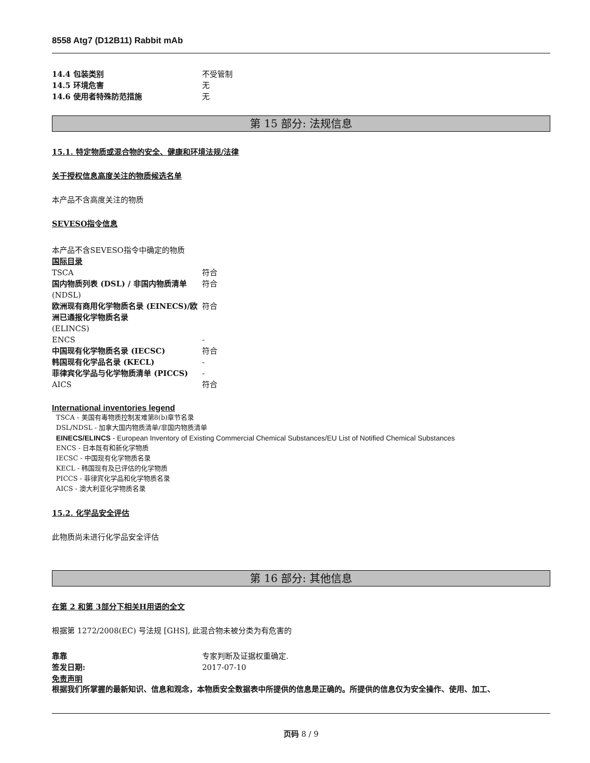8558 Atg7 (D12B11) Rabbit mAb
14.4 包装类别 不受管制
14.5 环境危害 无
14.6 使用者特殊防范措施 无
第 15 部分: 法规信息
15.1. 特定物质或混合物的安全、健康和环境法规/法律
关于授权信息高度关注的物质候选名单
本产品不含高度关注的物质
SEVESO指令信息
本产品不含SEVESO指令中确定的物质
国际目录
TSCA 符合
国内物质列表 (DSL) / 非国内物质清单
(NDSL)
符合
欧洲现有商用化学物质名录 (EINECS)/欧洲已通报化学物质名录
(ELINCS)
符合
ENCS -
中国现有化学物质名录 (IECSC) 符合
韩国现有化学品名录 (KECL) -
菲律宾化学品与化学物质清单 (PICCS) -
AICS 符合
International inventories legend
TSCA - 美国有毒物质控制发难第8(b)章节名录
DSL/NDSL - 加拿大国内物质清单/非国内物质清单
EINECS/ELINCS - European Inventory of Existing Commercial Chemical Substances/EU List of Notified Chemical Substances
ENCS - 日本既有和新化学物质
IECSC - 中国现有化学物质名录
KECL - 韩国现有及已评估的化学物质
PICCS - 菲律宾化学品和化学物质名录
AICS - 澳大利亚化学物质名录
15.2. 化学品安全评估
此物质尚未进行化学品安全评估
第 16 部分: 其他信息
在第 2 和第 3部分下相关H用语的全文
根据第 1272/2008(EC) 号法规 [GHS], 此混合物未被分类为有危害的
靠靠 专家判断及证据权重确定.
签发日期: 2017-07-10
免责声明
根据我们所掌握的最新知识、信息和观念，本物质安全数据表中所提供的信息是正确的。所提供的信息仅为安全操作、使用、加工、
页码 8 / 9